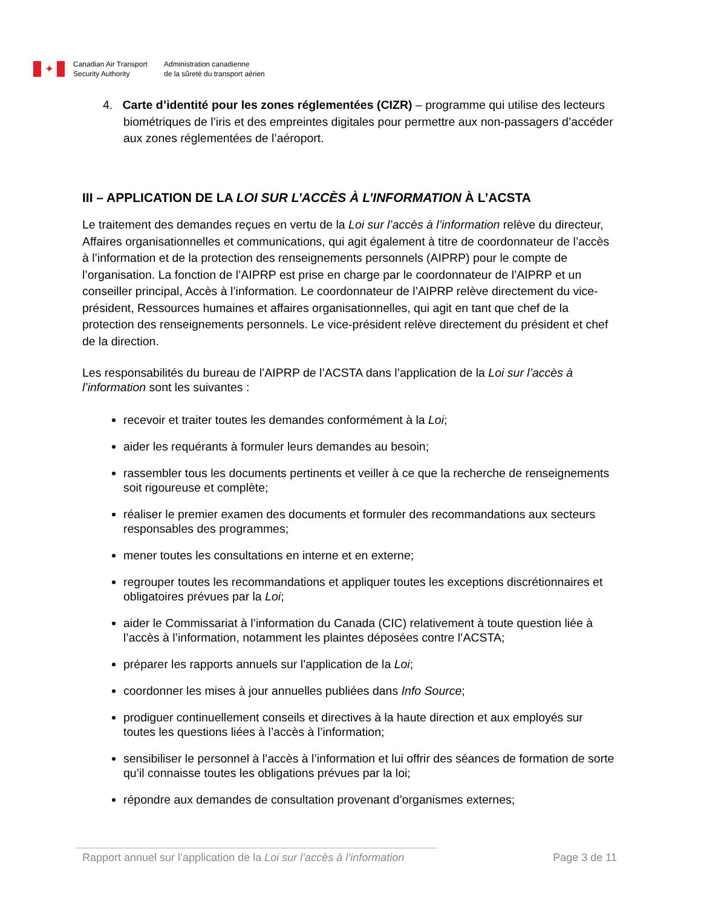✦
Canadian Air Transport
Security Authority
Administration canadienne
de la sûreté du transport aérien
4. Carte d’identité pour les zones réglementées (CIZR) – programme qui utilise des lecteurs biométriques de l’iris et des empreintes digitales pour permettre aux non-passagers d’accéder aux zones réglementées de l’aéroport.
III – APPLICATION DE LA LOI SUR L’ACCÈS À L’INFORMATION À L’ACSTA
Le traitement des demandes reçues en vertu de la Loi sur l’accès à l’information relève du directeur, Affaires organisationnelles et communications, qui agit également à titre de coordonnateur de l’accès à l’information et de la protection des renseignements personnels (AIPRP) pour le compte de l’organisation. La fonction de l’AIPRP est prise en charge par le coordonnateur de l’AIPRP et un conseiller principal, Accès à l’information. Le coordonnateur de l’AIPRP relève directement du vice-président, Ressources humaines et affaires organisationnelles, qui agit en tant que chef de la protection des renseignements personnels. Le vice-président relève directement du président et chef de la direction.
Les responsabilités du bureau de l’AIPRP de l’ACSTA dans l’application de la Loi sur l’accès à l’information sont les suivantes :
recevoir et traiter toutes les demandes conformément à la Loi;
aider les requérants à formuler leurs demandes au besoin;
rassembler tous les documents pertinents et veiller à ce que la recherche de renseignements soit rigoureuse et complète;
réaliser le premier examen des documents et formuler des recommandations aux secteurs responsables des programmes;
mener toutes les consultations en interne et en externe;
regrouper toutes les recommandations et appliquer toutes les exceptions discrétionnaires et obligatoires prévues par la Loi;
aider le Commissariat à l’information du Canada (CIC) relativement à toute question liée à l’accès à l’information, notamment les plaintes déposées contre l’ACSTA;
préparer les rapports annuels sur l’application de la Loi;
coordonner les mises à jour annuelles publiées dans Info Source;
prodiguer continuellement conseils et directives à la haute direction et aux employés sur toutes les questions liées à l’accès à l’information;
sensibiliser le personnel à l’accès à l’information et lui offrir des séances de formation de sorte qu’il connaisse toutes les obligations prévues par la loi;
répondre aux demandes de consultation provenant d’organismes externes;
Rapport annuel sur l’application de la Loi sur l’accès à l’information Page 3 de 11